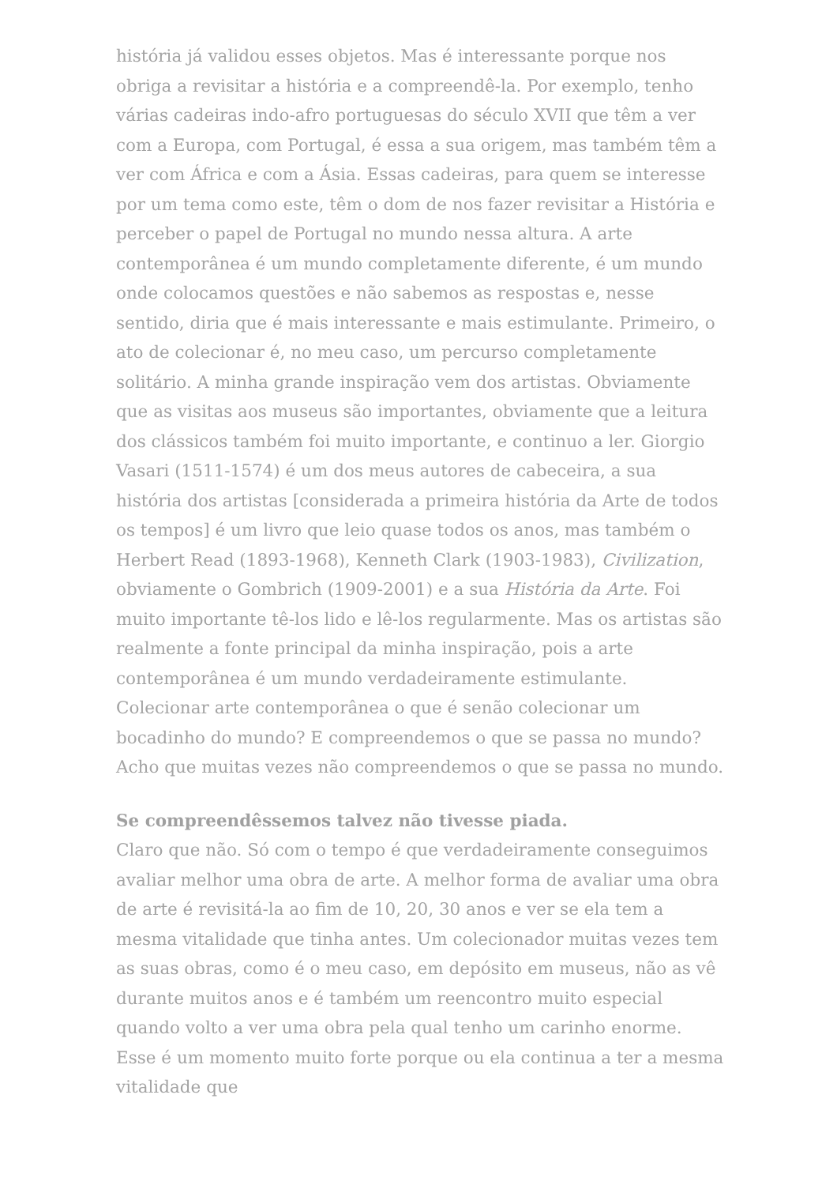história já validou esses objetos. Mas é interessante porque nos obriga a revisitar a história e a compreendê-la. Por exemplo, tenho várias cadeiras indo-afro portuguesas do século XVII que têm a ver com a Europa, com Portugal, é essa a sua origem, mas também têm a ver com África e com a Ásia. Essas cadeiras, para quem se interesse por um tema como este, têm o dom de nos fazer revisitar a História e perceber o papel de Portugal no mundo nessa altura. A arte contemporânea é um mundo completamente diferente, é um mundo onde colocamos questões e não sabemos as respostas e, nesse sentido, diria que é mais interessante e mais estimulante. Primeiro, o ato de colecionar é, no meu caso, um percurso completamente solitário. A minha grande inspiração vem dos artistas. Obviamente que as visitas aos museus são importantes, obviamente que a leitura dos clássicos também foi muito importante, e continuo a ler. Giorgio Vasari (1511-1574) é um dos meus autores de cabeceira, a sua história dos artistas [considerada a primeira história da Arte de todos os tempos] é um livro que leio quase todos os anos, mas também o Herbert Read (1893-1968), Kenneth Clark (1903-1983), Civilization, obviamente o Gombrich (1909-2001) e a sua História da Arte. Foi muito importante tê-los lido e lê-los regularmente. Mas os artistas são realmente a fonte principal da minha inspiração, pois a arte contemporânea é um mundo verdadeiramente estimulante. Colecionar arte contemporânea o que é senão colecionar um bocadinho do mundo? E compreendemos o que se passa no mundo? Acho que muitas vezes não compreendemos o que se passa no mundo.
Se compreendêssemos talvez não tivesse piada.
Claro que não. Só com o tempo é que verdadeiramente conseguimos avaliar melhor uma obra de arte. A melhor forma de avaliar uma obra de arte é revisitá-la ao fim de 10, 20, 30 anos e ver se ela tem a mesma vitalidade que tinha antes. Um colecionador muitas vezes tem as suas obras, como é o meu caso, em depósito em museus, não as vê durante muitos anos e é também um reencontro muito especial quando volto a ver uma obra pela qual tenho um carinho enorme. Esse é um momento muito forte porque ou ela continua a ter a mesma vitalidade que